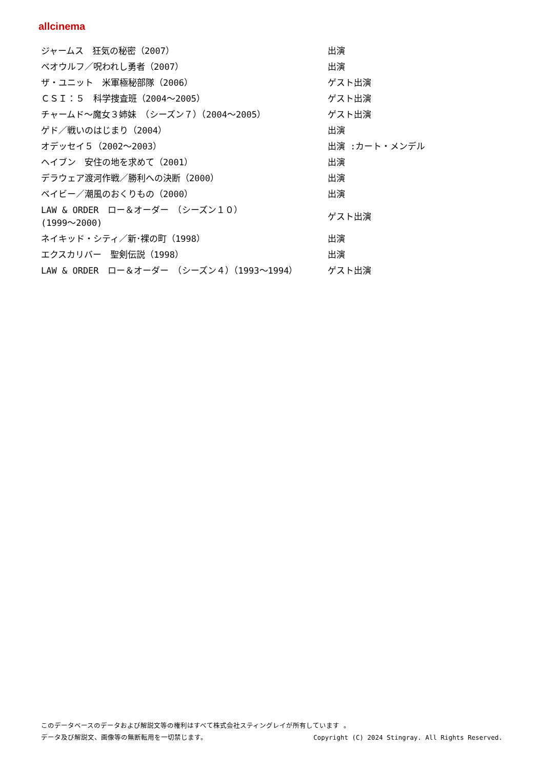allcinema
| ジャームス 狂気の秘密（2007） | 出演 |
| ベオウルフ／呪われし勇者（2007） | 出演 |
| ザ・ユニット 米軍極秘部隊（2006） | ゲスト出演 |
| ＣＳＩ：５ 科学捜査班（2004～2005） | ゲスト出演 |
| チャームド～魔女３姉妹 （シーズン７）（2004～2005） | ゲスト出演 |
| ゲド／戦いのはじまり（2004） | 出演 |
| オデッセイ５（2002～2003） | 出演 :カート・メンデル |
| ヘイブン 安住の地を求めて（2001） | 出演 |
| デラウェア渡河作戦／勝利への決断（2000） | 出演 |
| ベイビー／潮風のおくりもの（2000） | 出演 |
| LAW & ORDER ロー＆オーダー （シーズン１０） (1999～2000) | ゲスト出演 |
| ネイキッド・シティ／新･裸の町（1998） | 出演 |
| エクスカリバー 聖剣伝説（1998） | 出演 |
| LAW & ORDER ロー＆オーダー （シーズン４）（1993～1994） | ゲスト出演 |
このデータベースのデータおよび解説文等の権利はすべて株式会社スティングレイが所有しています 。
データ及び解説文、画像等の無断転用を一切禁じます。 Copyright (C) 2024 Stingray. All Rights Reserved.